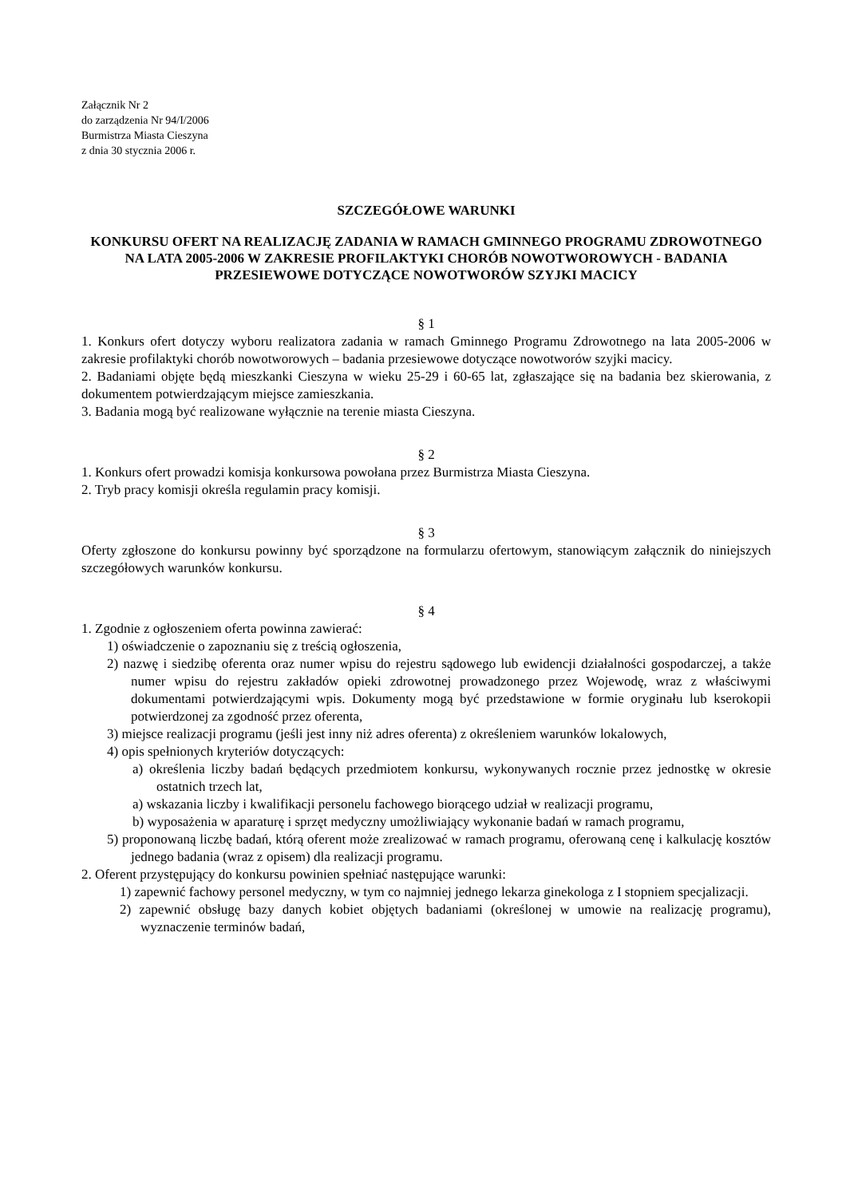Załącznik Nr 2
do zarządzenia Nr 94/I/2006
Burmistrza Miasta Cieszyna
z dnia 30 stycznia 2006 r.
SZCZEGÓŁOWE WARUNKI
KONKURSU OFERT NA REALIZACJĘ ZADANIA W RAMACH GMINNEGO PROGRAMU ZDROWOTNEGO NA LATA 2005-2006 W ZAKRESIE PROFILAKTYKI CHORÓB NOWOTWOROWYCH - BADANIA PRZESIEWOWE DOTYCZĄCE NOWOTWORÓW SZYJKI MACICY
§ 1
1. Konkurs ofert dotyczy wyboru realizatora zadania w ramach Gminnego Programu Zdrowotnego na lata 2005-2006 w zakresie profilaktyki chorób nowotworowych – badania przesiewowe dotyczące nowotworów szyjki macicy.
2. Badaniami objęte będą mieszkanki Cieszyna w wieku 25-29 i 60-65 lat, zgłaszające się na badania bez skierowania, z dokumentem potwierdzającym miejsce zamieszkania.
3. Badania mogą być realizowane wyłącznie na terenie miasta Cieszyna.
§ 2
1. Konkurs ofert prowadzi komisja konkursowa powołana przez Burmistrza Miasta Cieszyna.
2. Tryb pracy komisji określa regulamin pracy komisji.
§ 3
Oferty zgłoszone do konkursu powinny być sporządzone na formularzu ofertowym, stanowiącym załącznik do niniejszych szczegółowych warunków konkursu.
§ 4
1. Zgodnie z ogłoszeniem oferta powinna zawierać:
1) oświadczenie o zapoznaniu się z treścią ogłoszenia,
2) nazwę i siedzibę oferenta oraz numer wpisu do rejestru sądowego lub ewidencji działalności gospodarczej, a także numer wpisu do rejestru zakładów opieki zdrowotnej prowadzonego przez Wojewodę, wraz z właściwymi dokumentami potwierdzającymi wpis. Dokumenty mogą być przedstawione w formie oryginału lub kserokopii potwierdzonej za zgodność przez oferenta,
3) miejsce realizacji programu (jeśli jest inny niż adres oferenta) z określeniem warunków lokalowych,
4) opis spełnionych kryteriów dotyczących:
a) określenia liczby badań będących przedmiotem konkursu, wykonywanych rocznie przez jednostkę w okresie ostatnich trzech lat,
a) wskazania liczby i kwalifikacji personelu fachowego biorącego udział w realizacji programu,
b) wyposażenia w aparaturę i sprzęt medyczny umożliwiający wykonanie badań w ramach programu,
5) proponowaną liczbę badań, którą oferent może zrealizować w ramach programu, oferowaną cenę i kalkulację kosztów jednego badania (wraz z opisem) dla realizacji programu.
2. Oferent przystępujący do konkursu powinien spełniać następujące warunki:
1) zapewnić fachowy personel medyczny, w tym co najmniej jednego lekarza ginekologa z I stopniem specjalizacji.
2) zapewnić obsługę bazy danych kobiet objętych badaniami (określonej w umowie na realizację programu), wyznaczenie terminów badań,